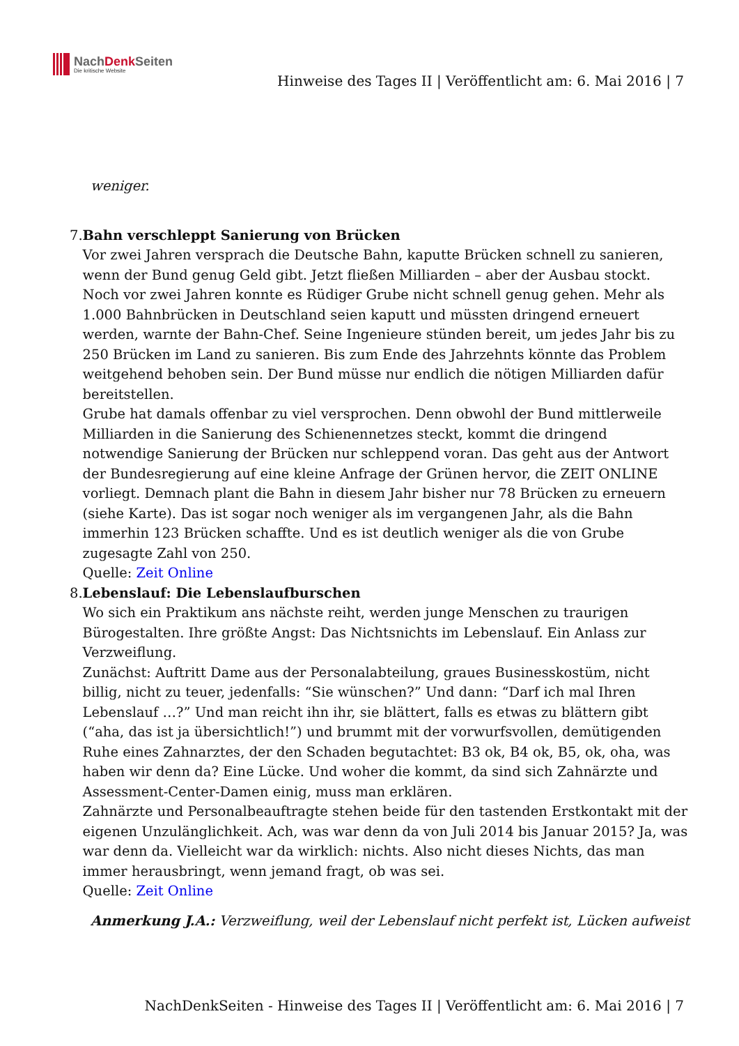NachDenk Seiten
Die kritische Website
Hinweise des Tages II | Veröffentlicht am: 6. Mai 2016 | 7
weniger.
7. Bahn verschleppt Sanierung von Brücken
Vor zwei Jahren versprach die Deutsche Bahn, kaputte Brücken schnell zu sanieren, wenn der Bund genug Geld gibt. Jetzt fließen Milliarden – aber der Ausbau stockt.
Noch vor zwei Jahren konnte es Rüdiger Grube nicht schnell genug gehen. Mehr als 1.000 Bahnbrücken in Deutschland seien kaputt und müssten dringend erneuert werden, warnte der Bahn-Chef. Seine Ingenieure stünden bereit, um jedes Jahr bis zu 250 Brücken im Land zu sanieren. Bis zum Ende des Jahrzehnts könnte das Problem weitgehend behoben sein. Der Bund müsse nur endlich die nötigen Milliarden dafür bereitstellen.
Grube hat damals offenbar zu viel versprochen. Denn obwohl der Bund mittlerweile Milliarden in die Sanierung des Schienennetzes steckt, kommt die dringend notwendige Sanierung der Brücken nur schleppend voran. Das geht aus der Antwort der Bundesregierung auf eine kleine Anfrage der Grünen hervor, die ZEIT ONLINE vorliegt. Demnach plant die Bahn in diesem Jahr bisher nur 78 Brücken zu erneuern (siehe Karte). Das ist sogar noch weniger als im vergangenen Jahr, als die Bahn immerhin 123 Brücken schaffte. Und es ist deutlich weniger als die von Grube zugesagte Zahl von 250.
Quelle: Zeit Online
8. Lebenslauf: Die Lebenslaufburschen
Wo sich ein Praktikum ans nächste reiht, werden junge Menschen zu traurigen Bürogestalten. Ihre größte Angst: Das Nichtsnichts im Lebenslauf. Ein Anlass zur Verzweiflung.
Zunächst: Auftritt Dame aus der Personalabteilung, graues Businesskostüm, nicht billig, nicht zu teuer, jedenfalls: “Sie wünschen?” Und dann: “Darf ich mal Ihren Lebenslauf …?” Und man reicht ihn ihr, sie blättert, falls es etwas zu blättern gibt (“aha, das ist ja übersichtlich!”) und brummt mit der vorwurfsvollen, demütigenden Ruhe eines Zahnarztes, der den Schaden begutachtet: B3 ok, B4 ok, B5, ok, oha, was haben wir denn da? Eine Lücke. Und woher die kommt, da sind sich Zahnärzte und Assessment-Center-Damen einig, muss man erklären.
Zahnärzte und Personalbeauftragte stehen beide für den tastenden Erstkontakt mit der eigenen Unzulänglichkeit. Ach, was war denn da von Juli 2014 bis Januar 2015? Ja, was war denn da. Vielleicht war da wirklich: nichts. Also nicht dieses Nichts, das man immer herausbringt, wenn jemand fragt, ob was sei.
Quelle: Zeit Online
Anmerkung J.A.: Verzweiflung, weil der Lebenslauf nicht perfekt ist, Lücken aufweist
NachDenkSeiten - Hinweise des Tages II | Veröffentlicht am: 6. Mai 2016 | 7